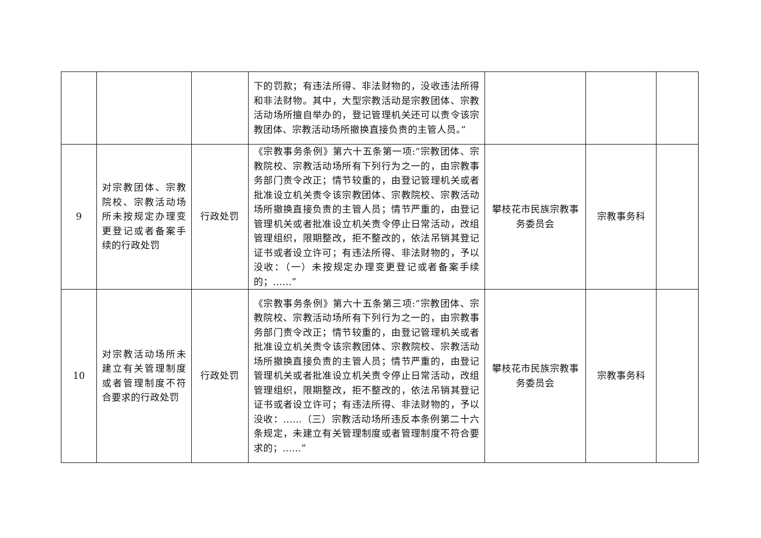| | | | 下的罚款；有违法所得、非法财物的，没收违法所得和非法财物。其中，大型宗教活动是宗教团体、宗教活动场所擅自举办的，登记管理机关还可以责令该宗教团体、宗教活动场所撤换直接负责的主管人员。” | | | |
| 9 | 对宗教团体、宗教院校、宗教活动场所未按规定办理变更登记或者备案手续的行政处罚 | 行政处罚 | 《宗教事务条例》第六十五条第一项:“宗教团体、宗教院校、宗教活动场所有下列行为之一的，由宗教事务部门责令改正；情节较重的，由登记管理机关或者批准设立机关责令该宗教团体、宗教院校、宗教活动场所撤换直接负责的主管人员；情节严重的，由登记管理机关或者批准设立机关责令停止日常活动，改组管理组织，限期整改，拒不整改的，依法吊销其登记证书或者设立许可；有违法所得、非法财物的，予以没收：（一）未按规定办理变更登记或者备案手续的；……” | 攀枝花市民族宗教事务委员会 | 宗教事务科 | |
| 10 | 对宗教活动场所未建立有关管理制度或者管理制度不符合要求的行政处罚 | 行政处罚 | 《宗教事务条例》第六十五条第三项:“宗教团体、宗教院校、宗教活动场所有下列行为之一的，由宗教事务部门责令改正；情节较重的，由登记管理机关或者批准设立机关责令该宗教团体、宗教院校、宗教活动场所撤换直接负责的主管人员；情节严重的，由登记管理机关或者批准设立机关责令停止日常活动，改组管理组织，限期整改，拒不整改的，依法吊销其登记证书或者设立许可；有违法所得、非法财物的，予以没收：……（三）宗教活动场所违反本条例第二十六条规定，未建立有关管理制度或者管理制度不符合要求的；……” | 攀枝花市民族宗教事务委员会 | 宗教事务科 | |